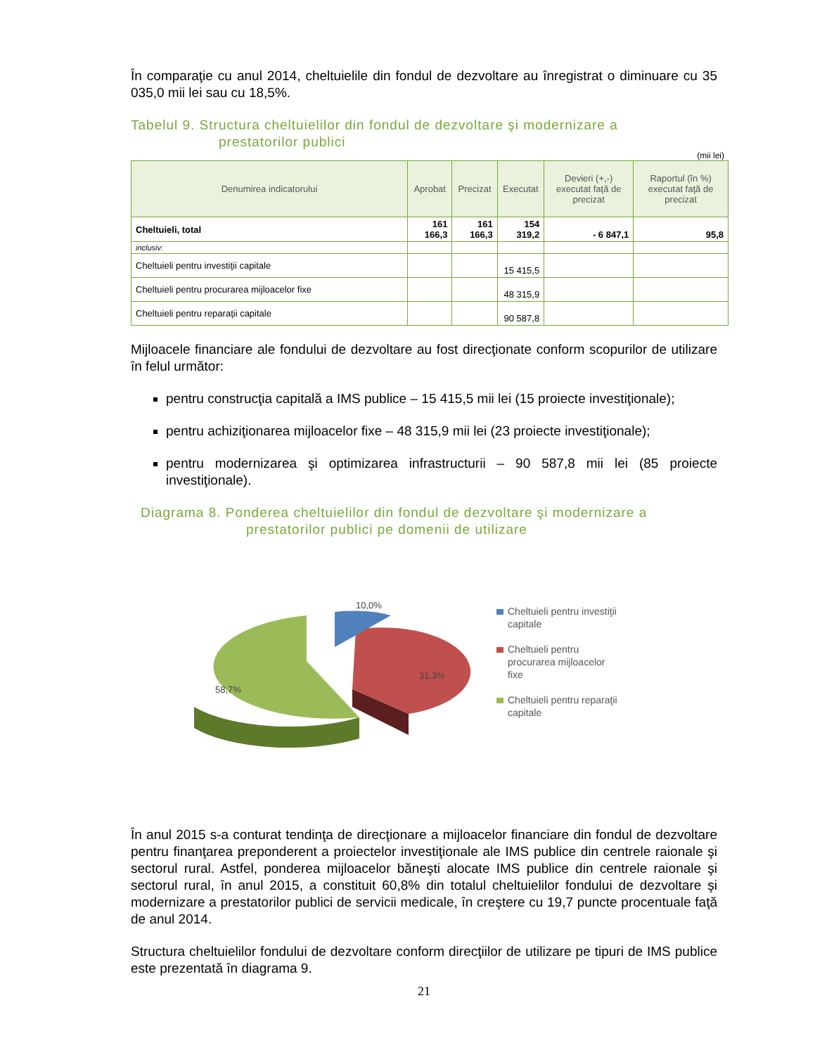În comparaţie cu anul 2014, cheltuielile din fondul de dezvoltare au înregistrat o diminuare cu 35 035,0 mii lei sau cu 18,5%.
Tabelul 9. Structura cheltuielilor din fondul de dezvoltare şi modernizare a
prestatorilor publici
(mii lei)
| Denumirea indicatorului | Aprobat | Precizat | Executat | Devieri (+,-) executat faţă de precizat | Raportul (în %) executat faţă de precizat |
| --- | --- | --- | --- | --- | --- |
| Cheltuieli, total | 161 166,3 | 161 166,3 | 154 319,2 | - 6 847,1 | 95,8 |
| inclusiv: | | | | | |
| Cheltuieli pentru investiţii capitale | | | 15 415,5 | | |
| Cheltuieli pentru procurarea mijloacelor fixe | | | 48 315,9 | | |
| Cheltuieli pentru reparaţii capitale | | | 90 587,8 | | |
Mijloacele financiare ale fondului de dezvoltare au fost direcţionate conform scopurilor de utilizare în felul următor:
pentru construcţia capitală a IMS publice – 15 415,5 mii lei (15 proiecte investiţionale);
pentru achiziţionarea mijloacelor fixe – 48 315,9 mii lei (23 proiecte investiţionale);
pentru modernizarea şi optimizarea infrastructurii – 90 587,8 mii lei (85 proiecte investiţionale).
Diagrama 8. Ponderea cheltuielilor din fondul de dezvoltare şi modernizare a
prestatorilor publici pe domenii de utilizare
10,0%
31,3%
58,7%
Cheltuieli pentru investiţii
capitale
Cheltuieli pentru
procurarea mijloacelor
fixe
Cheltuieli pentru reparaţii
capitale
În anul 2015 s-a conturat tendinţa de direcţionare a mijloacelor financiare din fondul de dezvoltare pentru finanţarea preponderent a proiectelor investiţionale ale IMS publice din centrele raionale şi sectorul rural. Astfel, ponderea mijloacelor băneşti alocate IMS publice din centrele raionale şi sectorul rural, în anul 2015, a constituit 60,8% din totalul cheltuielilor fondului de dezvoltare şi modernizare a prestatorilor publici de servicii medicale, în creştere cu 19,7 puncte procentuale faţă de anul 2014.
Structura cheltuielilor fondului de dezvoltare conform direcţiilor de utilizare pe tipuri de IMS publice este prezentată în diagrama 9.
21